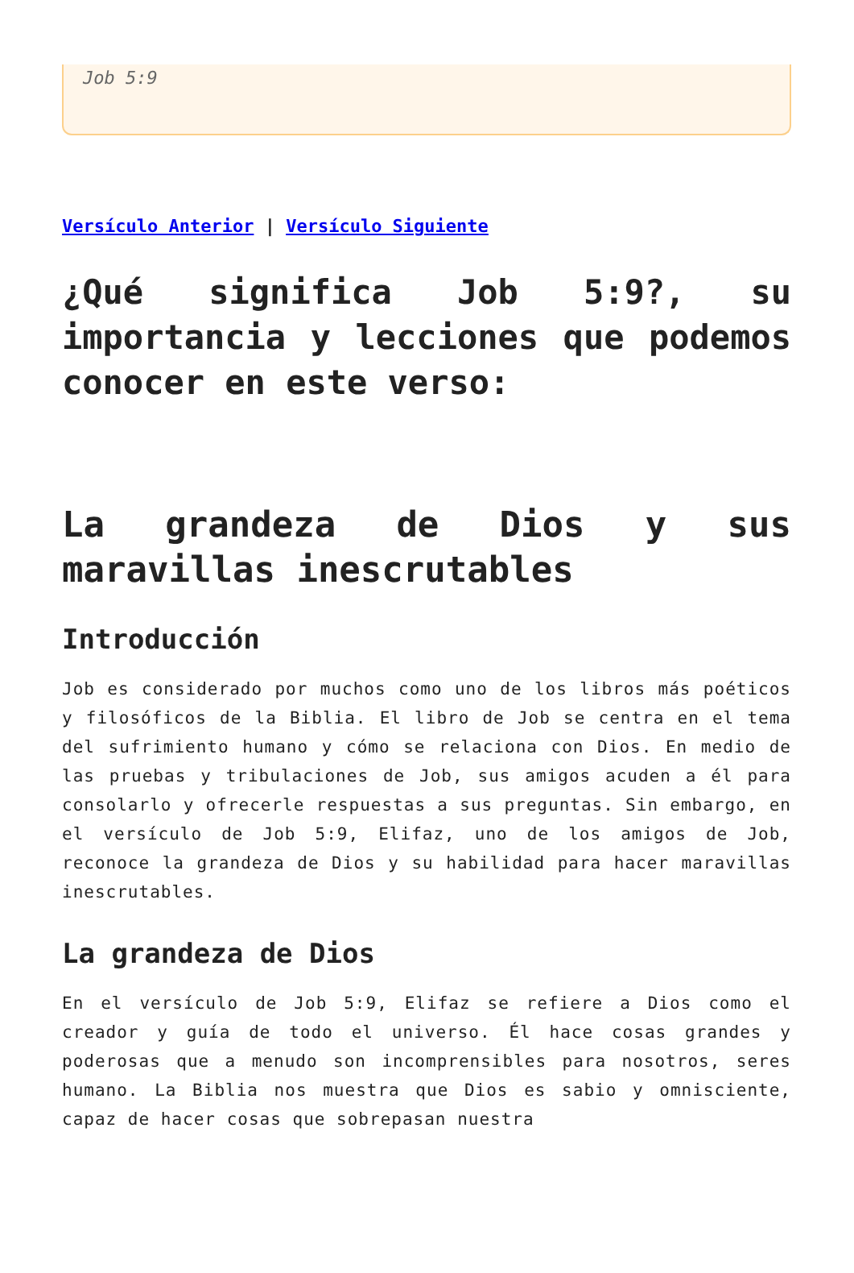Job 5:9
Versículo Anterior | Versículo Siguiente
¿Qué significa Job 5:9?, su importancia y lecciones que podemos conocer en este verso:
La grandeza de Dios y sus maravillas inescrutables
Introducción
Job es considerado por muchos como uno de los libros más poéticos y filosóficos de la Biblia. El libro de Job se centra en el tema del sufrimiento humano y cómo se relaciona con Dios. En medio de las pruebas y tribulaciones de Job, sus amigos acuden a él para consolarlo y ofrecerle respuestas a sus preguntas. Sin embargo, en el versículo de Job 5:9, Elifaz, uno de los amigos de Job, reconoce la grandeza de Dios y su habilidad para hacer maravillas inescrutables.
La grandeza de Dios
En el versículo de Job 5:9, Elifaz se refiere a Dios como el creador y guía de todo el universo. Él hace cosas grandes y poderosas que a menudo son incomprensibles para nosotros, seres humano. La Biblia nos muestra que Dios es sabio y omnisciente, capaz de hacer cosas que sobrepasan nuestra